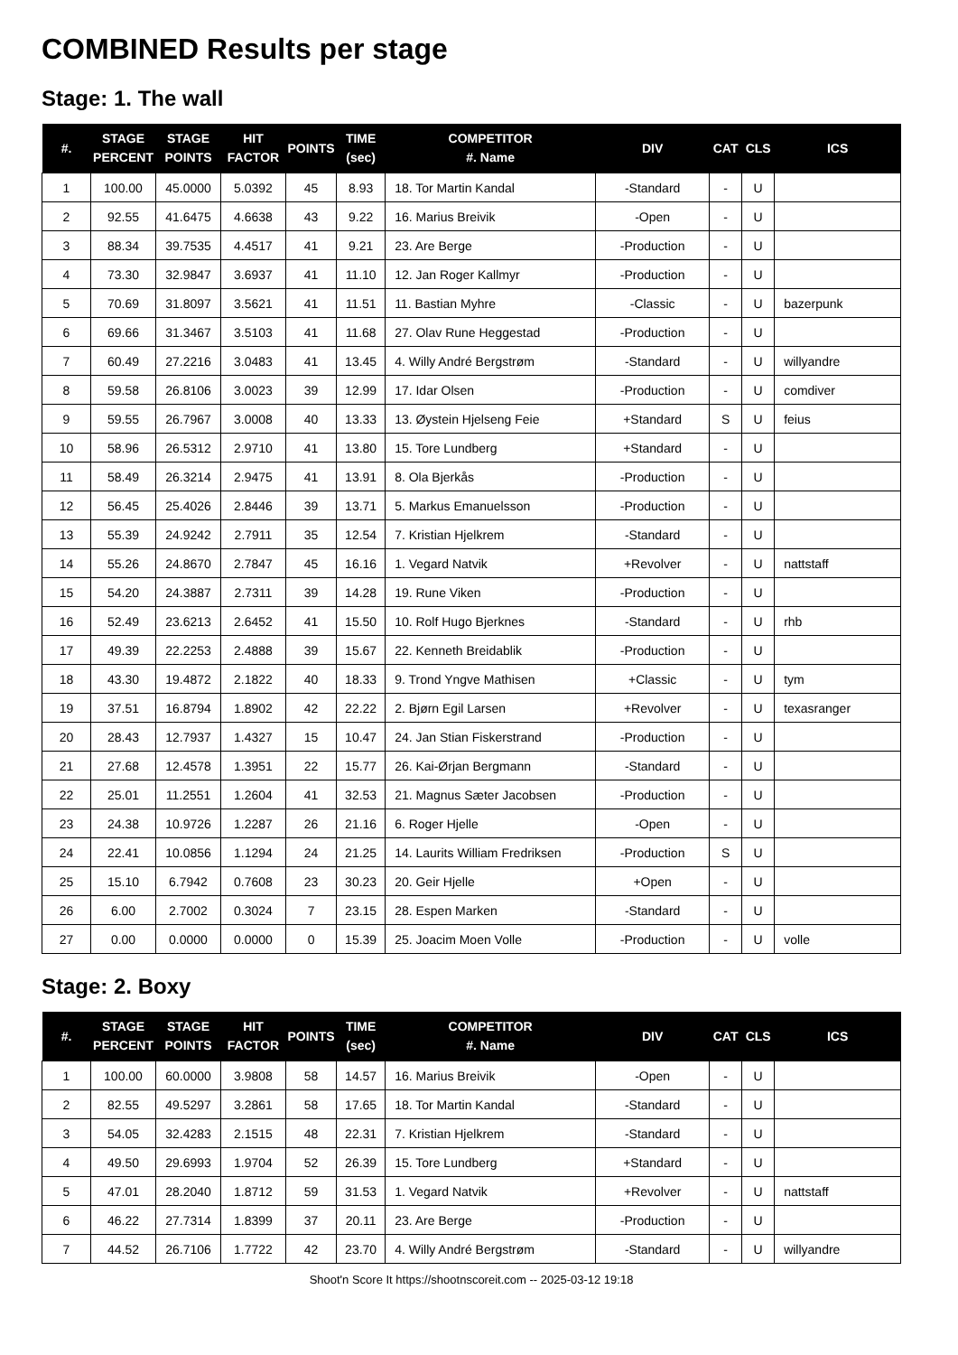COMBINED Results per stage
Stage: 1. The wall
| #. | STAGE PERCENT | STAGE POINTS | HIT FACTOR | POINTS | TIME (sec) | COMPETITOR #. Name | DIV | CAT | CLS | ICS |
| --- | --- | --- | --- | --- | --- | --- | --- | --- | --- | --- |
| 1 | 100.00 | 45.0000 | 5.0392 | 45 | 8.93 | 18. Tor Martin Kandal | -Standard | - | U | |
| 2 | 92.55 | 41.6475 | 4.6638 | 43 | 9.22 | 16. Marius Breivik | -Open | - | U | |
| 3 | 88.34 | 39.7535 | 4.4517 | 41 | 9.21 | 23. Are Berge | -Production | - | U | |
| 4 | 73.30 | 32.9847 | 3.6937 | 41 | 11.10 | 12. Jan Roger Kallmyr | -Production | - | U | |
| 5 | 70.69 | 31.8097 | 3.5621 | 41 | 11.51 | 11. Bastian Myhre | -Classic | - | U | bazerpunk |
| 6 | 69.66 | 31.3467 | 3.5103 | 41 | 11.68 | 27. Olav Rune Heggestad | -Production | - | U | |
| 7 | 60.49 | 27.2216 | 3.0483 | 41 | 13.45 | 4. Willy André Bergstrøm | -Standard | - | U | willyandre |
| 8 | 59.58 | 26.8106 | 3.0023 | 39 | 12.99 | 17. Idar Olsen | -Production | - | U | comdiver |
| 9 | 59.55 | 26.7967 | 3.0008 | 40 | 13.33 | 13. Øystein Hjelseng Feie | +Standard | S | U | feius |
| 10 | 58.96 | 26.5312 | 2.9710 | 41 | 13.80 | 15. Tore Lundberg | +Standard | - | U | |
| 11 | 58.49 | 26.3214 | 2.9475 | 41 | 13.91 | 8. Ola Bjerkås | -Production | - | U | |
| 12 | 56.45 | 25.4026 | 2.8446 | 39 | 13.71 | 5. Markus Emanuelsson | -Production | - | U | |
| 13 | 55.39 | 24.9242 | 2.7911 | 35 | 12.54 | 7. Kristian Hjelkrem | -Standard | - | U | |
| 14 | 55.26 | 24.8670 | 2.7847 | 45 | 16.16 | 1. Vegard Natvik | +Revolver | - | U | nattstaff |
| 15 | 54.20 | 24.3887 | 2.7311 | 39 | 14.28 | 19. Rune Viken | -Production | - | U | |
| 16 | 52.49 | 23.6213 | 2.6452 | 41 | 15.50 | 10. Rolf Hugo Bjerknes | -Standard | - | U | rhb |
| 17 | 49.39 | 22.2253 | 2.4888 | 39 | 15.67 | 22. Kenneth Breidablik | -Production | - | U | |
| 18 | 43.30 | 19.4872 | 2.1822 | 40 | 18.33 | 9. Trond Yngve Mathisen | +Classic | - | U | tym |
| 19 | 37.51 | 16.8794 | 1.8902 | 42 | 22.22 | 2. Bjørn Egil Larsen | +Revolver | - | U | texasranger |
| 20 | 28.43 | 12.7937 | 1.4327 | 15 | 10.47 | 24. Jan Stian Fiskerstrand | -Production | - | U | |
| 21 | 27.68 | 12.4578 | 1.3951 | 22 | 15.77 | 26. Kai-Ørjan Bergmann | -Standard | - | U | |
| 22 | 25.01 | 11.2551 | 1.2604 | 41 | 32.53 | 21. Magnus Sæter Jacobsen | -Production | - | U | |
| 23 | 24.38 | 10.9726 | 1.2287 | 26 | 21.16 | 6. Roger Hjelle | -Open | - | U | |
| 24 | 22.41 | 10.0856 | 1.1294 | 24 | 21.25 | 14. Laurits William Fredriksen | -Production | S | U | |
| 25 | 15.10 | 6.7942 | 0.7608 | 23 | 30.23 | 20. Geir Hjelle | +Open | - | U | |
| 26 | 6.00 | 2.7002 | 0.3024 | 7 | 23.15 | 28. Espen Marken | -Standard | - | U | |
| 27 | 0.00 | 0.0000 | 0.0000 | 0 | 15.39 | 25. Joacim Moen Volle | -Production | - | U | volle |
Stage: 2. Boxy
| #. | STAGE PERCENT | STAGE POINTS | HIT FACTOR | POINTS | TIME (sec) | COMPETITOR #. Name | DIV | CAT | CLS | ICS |
| --- | --- | --- | --- | --- | --- | --- | --- | --- | --- | --- |
| 1 | 100.00 | 60.0000 | 3.9808 | 58 | 14.57 | 16. Marius Breivik | -Open | - | U | |
| 2 | 82.55 | 49.5297 | 3.2861 | 58 | 17.65 | 18. Tor Martin Kandal | -Standard | - | U | |
| 3 | 54.05 | 32.4283 | 2.1515 | 48 | 22.31 | 7. Kristian Hjelkrem | -Standard | - | U | |
| 4 | 49.50 | 29.6993 | 1.9704 | 52 | 26.39 | 15. Tore Lundberg | +Standard | - | U | |
| 5 | 47.01 | 28.2040 | 1.8712 | 59 | 31.53 | 1. Vegard Natvik | +Revolver | - | U | nattstaff |
| 6 | 46.22 | 27.7314 | 1.8399 | 37 | 20.11 | 23. Are Berge | -Production | - | U | |
| 7 | 44.52 | 26.7106 | 1.7722 | 42 | 23.70 | 4. Willy André Bergstrøm | -Standard | - | U | willyandre |
Shoot'n Score It https://shootnscoreit.com -- 2025-03-12 19:18